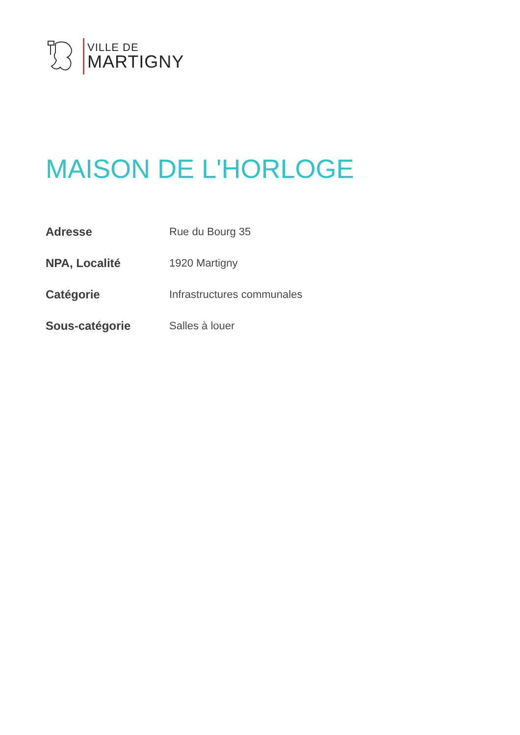VILLE DE
MARTIGNY
MAISON DE L'HORLOGE
| Adresse | Rue du Bourg 35 |
| NPA, Localité | 1920 Martigny |
| Catégorie | Infrastructures communales |
| Sous-catégorie | Salles à louer |